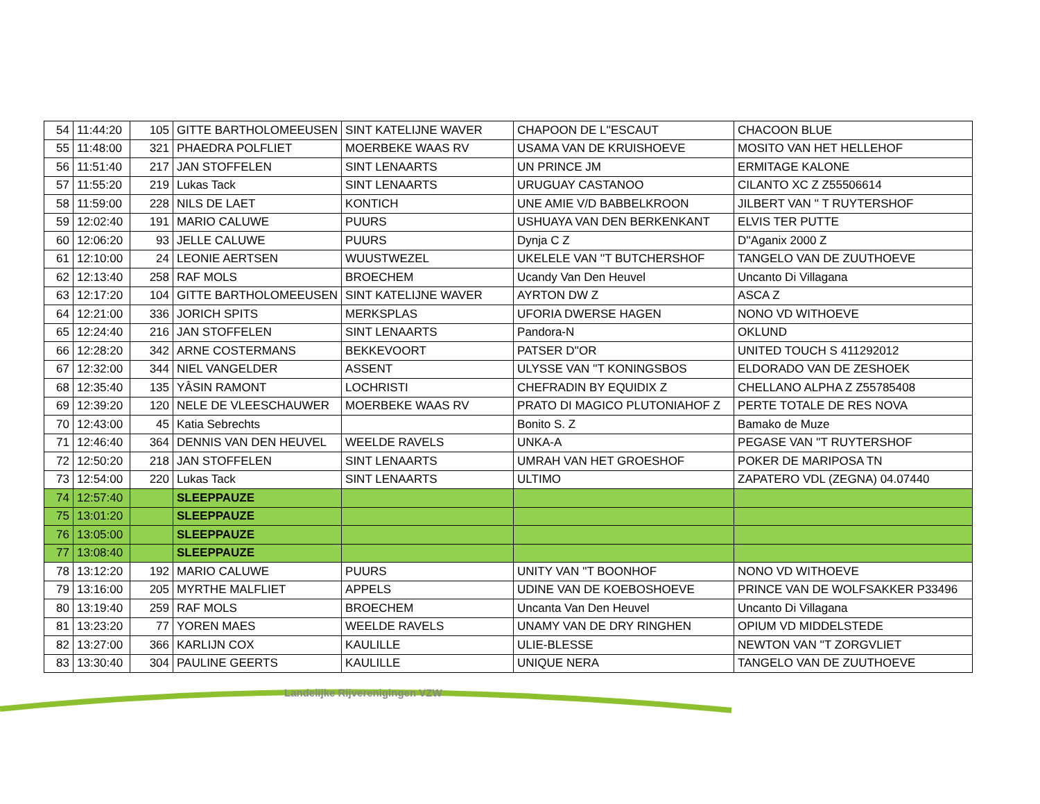| 54 | 11:44:20 | 105 | GITTE BARTHOLOMEEUSEN | SINT KATELIJNE WAVER | CHAPOON DE L''ESCAUT | CHACOON BLUE |
| 55 | 11:48:00 | 321 | PHAEDRA POLFLIET | MOERBEKE WAAS RV | USAMA VAN DE KRUISHOEVE | MOSITO VAN HET HELLEHOF |
| 56 | 11:51:40 | 217 | JAN STOFFELEN | SINT LENAARTS | UN PRINCE JM | ERMITAGE KALONE |
| 57 | 11:55:20 | 219 | Lukas Tack | SINT LENAARTS | URUGUAY CASTANOO | CILANTO XC Z Z55506614 |
| 58 | 11:59:00 | 228 | NILS DE LAET | KONTICH | UNE AMIE V/D BABBELKROON | JILBERT VAN '' T RUYTERSHOF |
| 59 | 12:02:40 | 191 | MARIO CALUWE | PUURS | USHUAYA VAN DEN BERKENKANT | ELVIS TER PUTTE |
| 60 | 12:06:20 | 93 | JELLE CALUWE | PUURS | Dynja C Z | D''Aganix 2000 Z |
| 61 | 12:10:00 | 24 | LEONIE AERTSEN | WUUSTWEZEL | UKELELE VAN ''T BUTCHERSHOF | TANGELO VAN DE ZUUTHOEVE |
| 62 | 12:13:40 | 258 | RAF MOLS | BROECHEM | Ucandy Van Den Heuvel | Uncanto Di Villagana |
| 63 | 12:17:20 | 104 | GITTE BARTHOLOMEEUSEN | SINT KATELIJNE WAVER | AYRTON DW Z | ASCA Z |
| 64 | 12:21:00 | 336 | JORICH SPITS | MERKSPLAS | UFORIA DWERSE HAGEN | NONO VD WITHOEVE |
| 65 | 12:24:40 | 216 | JAN STOFFELEN | SINT LENAARTS | Pandora-N | OKLUND |
| 66 | 12:28:20 | 342 | ARNE COSTERMANS | BEKKEVOORT | PATSER D''OR | UNITED TOUCH S 411292012 |
| 67 | 12:32:00 | 344 | NIEL VANGELDER | ASSENT | ULYSSE VAN ''T KONINGSBOS | ELDORADO VAN DE ZESHOEK |
| 68 | 12:35:40 | 135 | YÂSIN RAMONT | LOCHRISTI | CHEFRADIN BY EQUIDIX Z | CHELLANO ALPHA Z Z55785408 |
| 69 | 12:39:20 | 120 | NELE DE VLEESCHAUWER | MOERBEKE WAAS RV | PRATO DI MAGICO PLUTONIAHOF Z | PERTE TOTALE DE RES NOVA |
| 70 | 12:43:00 | 45 | Katia Sebrechts | | Bonito S. Z | Bamako de Muze |
| 71 | 12:46:40 | 364 | DENNIS VAN DEN HEUVEL | WEELDE RAVELS | UNKA-A | PEGASE VAN ''T RUYTERSHOF |
| 72 | 12:50:20 | 218 | JAN STOFFELEN | SINT LENAARTS | UMRAH VAN HET GROESHOF | POKER DE MARIPOSA TN |
| 73 | 12:54:00 | 220 | Lukas Tack | SINT LENAARTS | ULTIMO | ZAPATERO VDL (ZEGNA) 04.07440 |
| 74 | 12:57:40 | | SLEEPPAUZE | | | |
| 75 | 13:01:20 | | SLEEPPAUZE | | | |
| 76 | 13:05:00 | | SLEEPPAUZE | | | |
| 77 | 13:08:40 | | SLEEPPAUZE | | | |
| 78 | 13:12:20 | 192 | MARIO CALUWE | PUURS | UNITY VAN ''T BOONHOF | NONO VD WITHOEVE |
| 79 | 13:16:00 | 205 | MYRTHE MALFLIET | APPELS | UDINE VAN DE KOEBOSHOEVE | PRINCE VAN DE WOLFSAKKER P33496 |
| 80 | 13:19:40 | 259 | RAF MOLS | BROECHEM | Uncanta Van Den Heuvel | Uncanto Di Villagana |
| 81 | 13:23:20 | 77 | YOREN MAES | WEELDE RAVELS | UNAMY VAN DE DRY RINGHEN | OPIUM VD MIDDELSTEDE |
| 82 | 13:27:00 | 366 | KARLIJN COX | KAULILLE | ULIE-BLESSE | NEWTON VAN ''T ZORGVLIET |
| 83 | 13:30:40 | 304 | PAULINE GEERTS | KAULILLE | UNIQUE NERA | TANGELO VAN DE ZUUTHOEVE |
Landelijke Rijverenigingen VZW